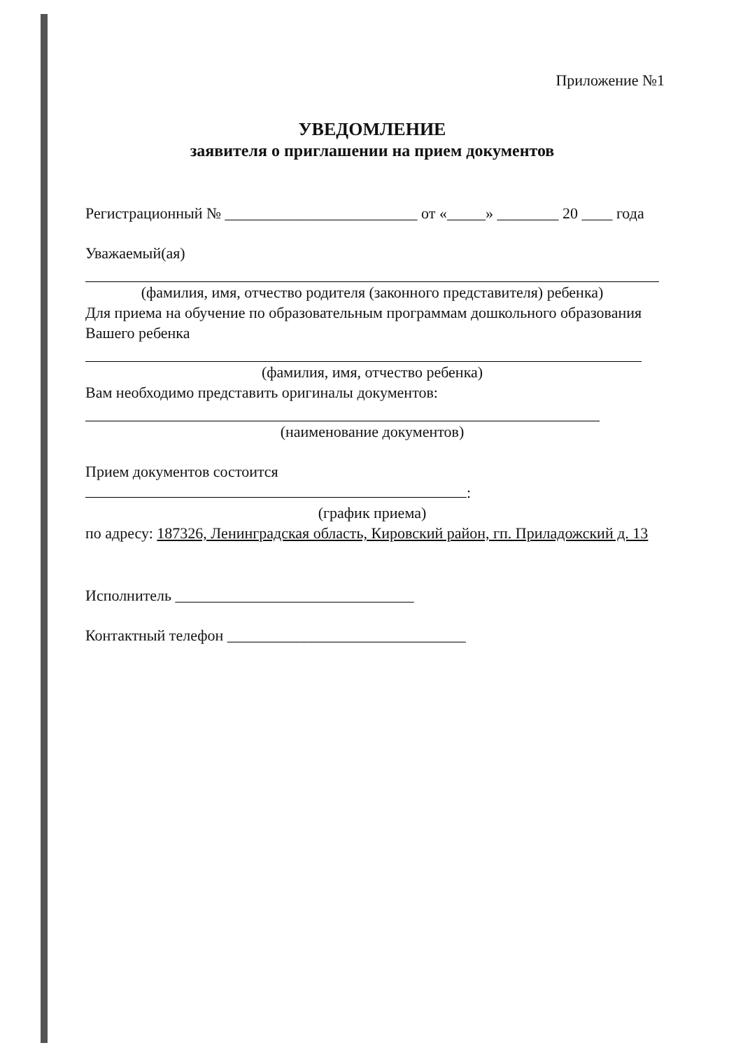Приложение №1
УВЕДОМЛЕНИЕ
заявителя о приглашении на прием документов
Регистрационный № _________________________ от «_____» ________ 20 ____ года
Уважаемый(ая)
(фамилия, имя, отчество родителя (законного представителя) ребенка)
Для приема на обучение по образовательным программам дошкольного образования Вашего ребенка
(фамилия, имя, отчество ребенка)
Вам необходимо представить оригиналы документов:
(наименование документов)
Прием документов состоится
:
(график приема)
по адресу: 187326, Ленинградская область, Кировский район, гп. Приладожский д. 13
Исполнитель _______________________________
Контактный телефон _______________________________